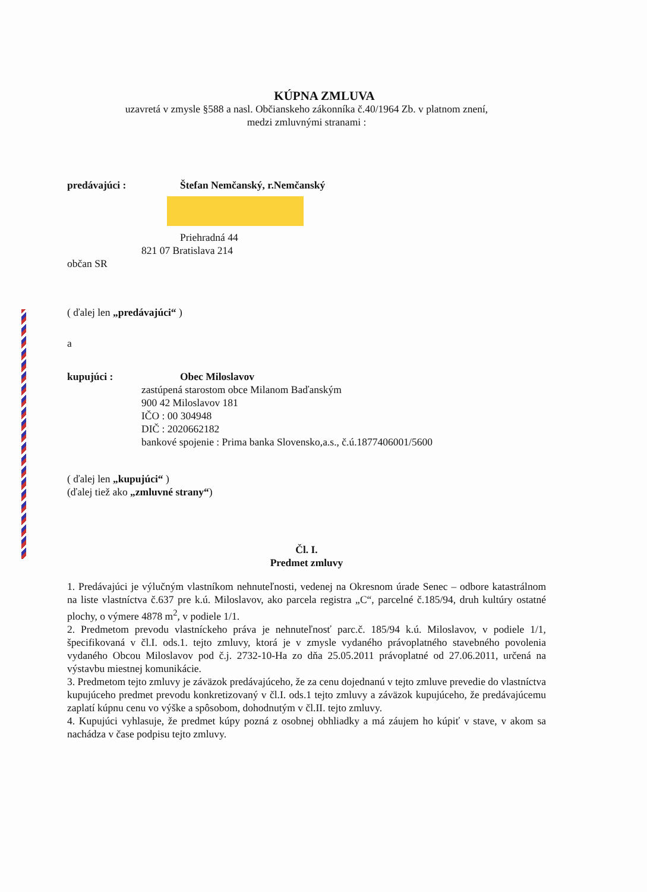KÚPNA ZMLUVA
uzavretá v zmysle §588 a nasl. Občianskeho zákonníka č.40/1964 Zb. v platnom znení,
medzi zmluvnými stranami :
predávajúci : Štefan Nemčanský, r.Nemčanský
Priehradná 44
821 07 Bratislava 214
občan SR
( ďalej len „predávajúci“ )
a
kupujúci : Obec Miloslavov
zastúpená starostom obce Milanom Baďanským
900 42 Miloslavov 181
IČO : 00 304948
DIČ : 2020662182
bankové spojenie : Prima banka Slovensko,a.s., č.ú.1877406001/5600
( ďalej len „kupujúci“ )
(ďalej tiež ako „zmluvné strany“)
Čl. I.
Predmet zmluvy
1. Predávajúci je výlučným vlastníkom nehnuteľnosti, vedenej na Okresnom úrade Senec – odbore katastrálnom na liste vlastníctva č.637 pre k.ú. Miloslavov, ako parcela registra „C“, parcelné č.185/94, druh kultúry ostatné plochy, o výmere 4878 m<sup>2</sup>, v podiele 1/1.
2. Predmetom prevodu vlastníckeho práva je nehnuteľnosť parc.č. 185/94 k.ú. Miloslavov, v podiele 1/1, špecifikovaná v čl.I. ods.1. tejto zmluvy, ktorá je v zmysle vydaného právoplatného stavebného povolenia vydaného Obcou Miloslavov pod č.j. 2732-10-Ha zo dňa 25.05.2011 právoplatné od 27.06.2011, určená na výstavbu miestnej komunikácie.
3. Predmetom tejto zmluvy je záväzok predávajúceho, že za cenu dojednanú v tejto zmluve prevedie do vlastníctva kupujúceho predmet prevodu konkretizovaný v čl.I. ods.1 tejto zmluvy a záväzok kupujúceho, že predávajúcemu zaplatí kúpnu cenu vo výške a spôsobom, dohodnutým v čl.II. tejto zmluvy.
4. Kupujúci vyhlasuje, že predmet kúpy pozná z osobnej obhliadky a má záujem ho kúpiť v stave, v akom sa nachádza v čase podpisu tejto zmluvy.